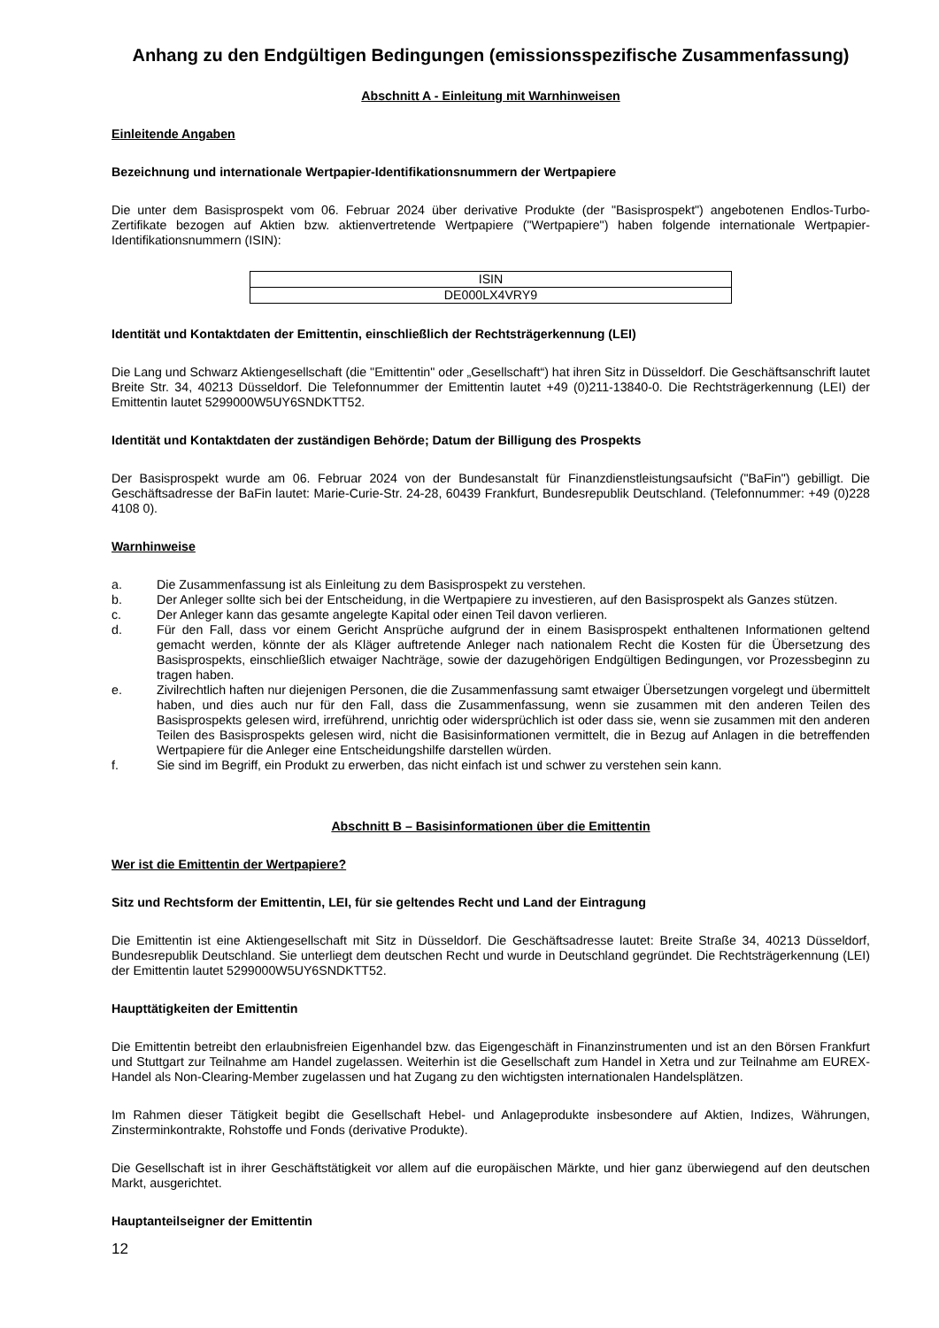Anhang zu den Endgültigen Bedingungen (emissionsspezifische Zusammenfassung)
Abschnitt A - Einleitung mit Warnhinweisen
Einleitende Angaben
Bezeichnung und internationale Wertpapier-Identifikationsnummern der Wertpapiere
Die unter dem Basisprospekt vom 06. Februar 2024 über derivative Produkte (der "Basisprospekt") angebotenen Endlos-Turbo-Zertifikate bezogen auf Aktien bzw. aktienvertretende Wertpapiere ("Wertpapiere") haben folgende internationale Wertpapier-Identifikationsnummern (ISIN):
| ISIN |
| --- |
| DE000LX4VRY9 |
Identität und Kontaktdaten der Emittentin, einschließlich der Rechtsträgerkennung (LEI)
Die Lang und Schwarz Aktiengesellschaft (die "Emittentin" oder „Gesellschaft“) hat ihren Sitz in Düsseldorf. Die Geschäftsanschrift lautet Breite Str. 34, 40213 Düsseldorf. Die Telefonnummer der Emittentin lautet +49 (0)211-13840-0. Die Rechtsträgerkennung (LEI) der Emittentin lautet 5299000W5UY6SNDKTT52.
Identität und Kontaktdaten der zuständigen Behörde; Datum der Billigung des Prospekts
Der Basisprospekt wurde am 06. Februar 2024 von der Bundesanstalt für Finanzdienstleistungsaufsicht ("BaFin") gebilligt. Die Geschäftsadresse der BaFin lautet: Marie-Curie-Str. 24-28, 60439 Frankfurt, Bundesrepublik Deutschland. (Telefonnummer: +49 (0)228 4108 0).
Warnhinweise
a. Die Zusammenfassung ist als Einleitung zu dem Basisprospekt zu verstehen.
b. Der Anleger sollte sich bei der Entscheidung, in die Wertpapiere zu investieren, auf den Basisprospekt als Ganzes stützen.
c. Der Anleger kann das gesamte angelegte Kapital oder einen Teil davon verlieren.
d. Für den Fall, dass vor einem Gericht Ansprüche aufgrund der in einem Basisprospekt enthaltenen Informationen geltend gemacht werden, könnte der als Kläger auftretende Anleger nach nationalem Recht die Kosten für die Übersetzung des Basisprospekts, einschließlich etwaiger Nachträge, sowie der dazugehörigen Endgültigen Bedingungen, vor Prozessbeginn zu tragen haben.
e. Zivilrechtlich haften nur diejenigen Personen, die die Zusammenfassung samt etwaiger Übersetzungen vorgelegt und übermittelt haben, und dies auch nur für den Fall, dass die Zusammenfassung, wenn sie zusammen mit den anderen Teilen des Basisprospekts gelesen wird, irreführend, unrichtig oder widersprüchlich ist oder dass sie, wenn sie zusammen mit den anderen Teilen des Basisprospekts gelesen wird, nicht die Basisinformationen vermittelt, die in Bezug auf Anlagen in die betreffenden Wertpapiere für die Anleger eine Entscheidungshilfe darstellen würden.
f. Sie sind im Begriff, ein Produkt zu erwerben, das nicht einfach ist und schwer zu verstehen sein kann.
Abschnitt B – Basisinformationen über die Emittentin
Wer ist die Emittentin der Wertpapiere?
Sitz und Rechtsform der Emittentin, LEI, für sie geltendes Recht und Land der Eintragung
Die Emittentin ist eine Aktiengesellschaft mit Sitz in Düsseldorf. Die Geschäftsadresse lautet: Breite Straße 34, 40213 Düsseldorf, Bundesrepublik Deutschland. Sie unterliegt dem deutschen Recht und wurde in Deutschland gegründet. Die Rechtsträgerkennung (LEI) der Emittentin lautet 5299000W5UY6SNDKTT52.
Haupttätigkeiten der Emittentin
Die Emittentin betreibt den erlaubnisfreien Eigenhandel bzw. das Eigengeschäft in Finanzinstrumenten und ist an den Börsen Frankfurt und Stuttgart zur Teilnahme am Handel zugelassen. Weiterhin ist die Gesellschaft zum Handel in Xetra und zur Teilnahme am EUREX-Handel als Non-Clearing-Member zugelassen und hat Zugang zu den wichtigsten internationalen Handelsplätzen.
Im Rahmen dieser Tätigkeit begibt die Gesellschaft Hebel- und Anlageprodukte insbesondere auf Aktien, Indizes, Währungen, Zinsterminkontrakte, Rohstoffe und Fonds (derivative Produkte).
Die Gesellschaft ist in ihrer Geschäftstätigkeit vor allem auf die europäischen Märkte, und hier ganz überwiegend auf den deutschen Markt, ausgerichtet.
Hauptanteilseigner der Emittentin
12